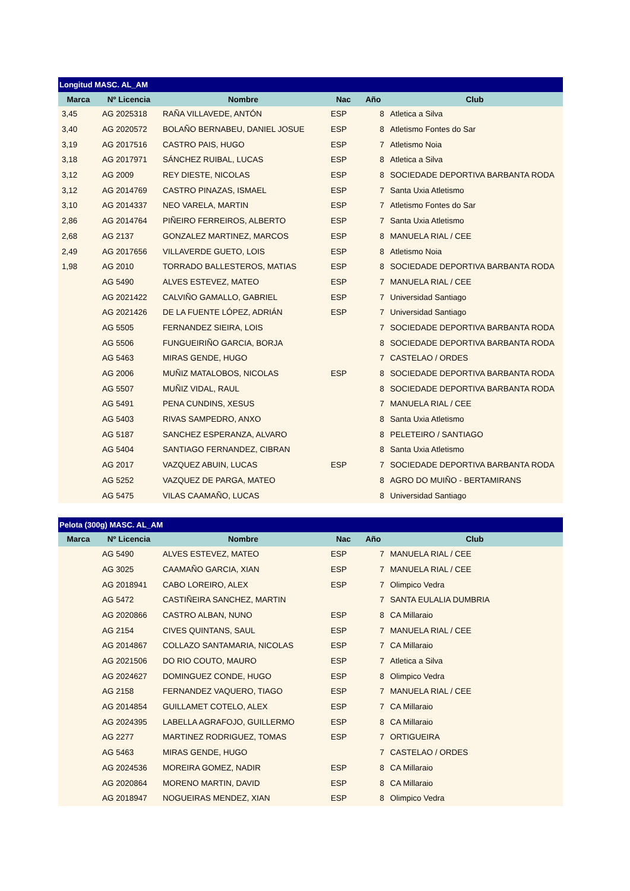| Longitud MASC. AL_AM | | | | | |
| --- | --- | --- | --- | --- | --- |
| Marca | Nº Licencia | Nombre | Nac | Año | Club |
| 3,45 | AG 2025318 | RAÑA VILLAVEDE, ANTÓN | ESP | 8 | Atletica a Silva |
| 3,40 | AG 2020572 | BOLAÑO BERNABEU, DANIEL JOSUE | ESP | 8 | Atletismo Fontes do Sar |
| 3,19 | AG 2017516 | CASTRO PAIS, HUGO | ESP | 7 | Atletismo Noia |
| 3,18 | AG 2017971 | SÁNCHEZ RUIBAL, LUCAS | ESP | 8 | Atletica a Silva |
| 3,12 | AG 2009 | REY DIESTE, NICOLAS | ESP | 8 | SOCIEDADE DEPORTIVA BARBANTA RODA |
| 3,12 | AG 2014769 | CASTRO PINAZAS, ISMAEL | ESP | 7 | Santa Uxia Atletismo |
| 3,10 | AG 2014337 | NEO VARELA, MARTIN | ESP | 7 | Atletismo Fontes do Sar |
| 2,86 | AG 2014764 | PIÑEIRO FERREIROS, ALBERTO | ESP | 7 | Santa Uxia Atletismo |
| 2,68 | AG 2137 | GONZALEZ MARTINEZ, MARCOS | ESP | 8 | MANUELA RIAL / CEE |
| 2,49 | AG 2017656 | VILLAVERDE GUETO, LOIS | ESP | 8 | Atletismo Noia |
| 1,98 | AG 2010 | TORRADO BALLESTEROS, MATIAS | ESP | 8 | SOCIEDADE DEPORTIVA BARBANTA RODA |
| | AG 5490 | ALVES ESTEVEZ, MATEO | ESP | 7 | MANUELA RIAL / CEE |
| | AG 2021422 | CALVIÑO GAMALLO, GABRIEL | ESP | 7 | Universidad Santiago |
| | AG 2021426 | DE LA FUENTE LÓPEZ, ADRIÁN | ESP | 7 | Universidad Santiago |
| | AG 5505 | FERNANDEZ SIEIRA, LOIS | | 7 | SOCIEDADE DEPORTIVA BARBANTA RODA |
| | AG 5506 | FUNGUEIRIÑO GARCIA, BORJA | | 8 | SOCIEDADE DEPORTIVA BARBANTA RODA |
| | AG 5463 | MIRAS GENDE, HUGO | | 7 | CASTELAO / ORDES |
| | AG 2006 | MUÑIZ MATALOBOS, NICOLAS | ESP | 8 | SOCIEDADE DEPORTIVA BARBANTA RODA |
| | AG 5507 | MUÑIZ VIDAL, RAUL | | 8 | SOCIEDADE DEPORTIVA BARBANTA RODA |
| | AG 5491 | PENA CUNDINS, XESUS | | 7 | MANUELA RIAL / CEE |
| | AG 5403 | RIVAS SAMPEDRO, ANXO | | 8 | Santa Uxia Atletismo |
| | AG 5187 | SANCHEZ ESPERANZA, ALVARO | | 8 | PELETEIRO / SANTIAGO |
| | AG 5404 | SANTIAGO FERNANDEZ, CIBRAN | | 8 | Santa Uxia Atletismo |
| | AG 2017 | VAZQUEZ ABUIN, LUCAS | ESP | 7 | SOCIEDADE DEPORTIVA BARBANTA RODA |
| | AG 5252 | VAZQUEZ DE PARGA, MATEO | | 8 | AGRO DO MUIÑO - BERTAMIRANS |
| | AG 5475 | VILAS CAAMAÑO, LUCAS | | 8 | Universidad Santiago |
| Pelota (300g) MASC. AL_AM | | | | | |
| --- | --- | --- | --- | --- | --- |
| Marca | Nº Licencia | Nombre | Nac | Año | Club |
| | AG 5490 | ALVES ESTEVEZ, MATEO | ESP | 7 | MANUELA RIAL / CEE |
| | AG 3025 | CAAMAÑO GARCIA, XIAN | ESP | 7 | MANUELA RIAL / CEE |
| | AG 2018941 | CABO LOREIRO, ALEX | ESP | 7 | Olimpico Vedra |
| | AG 5472 | CASTIÑEIRA SANCHEZ, MARTIN | | 7 | SANTA EULALIA DUMBRIA |
| | AG 2020866 | CASTRO ALBAN, NUNO | ESP | 8 | CA Millaraio |
| | AG 2154 | CIVES QUINTANS, SAUL | ESP | 7 | MANUELA RIAL / CEE |
| | AG 2014867 | COLLAZO SANTAMARIA, NICOLAS | ESP | 7 | CA Millaraio |
| | AG 2021506 | DO RIO COUTO, MAURO | ESP | 7 | Atletica a Silva |
| | AG 2024627 | DOMINGUEZ CONDE, HUGO | ESP | 8 | Olimpico Vedra |
| | AG 2158 | FERNANDEZ VAQUERO, TIAGO | ESP | 7 | MANUELA RIAL / CEE |
| | AG 2014854 | GUILLAMET COTELO, ALEX | ESP | 7 | CA Millaraio |
| | AG 2024395 | LABELLA AGRAFOJO, GUILLERMO | ESP | 8 | CA Millaraio |
| | AG 2277 | MARTINEZ RODRIGUEZ, TOMAS | ESP | 7 | ORTIGUEIRA |
| | AG 5463 | MIRAS GENDE, HUGO | | 7 | CASTELAO / ORDES |
| | AG 2024536 | MOREIRA GOMEZ, NADIR | ESP | 8 | CA Millaraio |
| | AG 2020864 | MORENO MARTIN, DAVID | ESP | 8 | CA Millaraio |
| | AG 2018947 | NOGUEIRAS MENDEZ, XIAN | ESP | 8 | Olimpico Vedra |